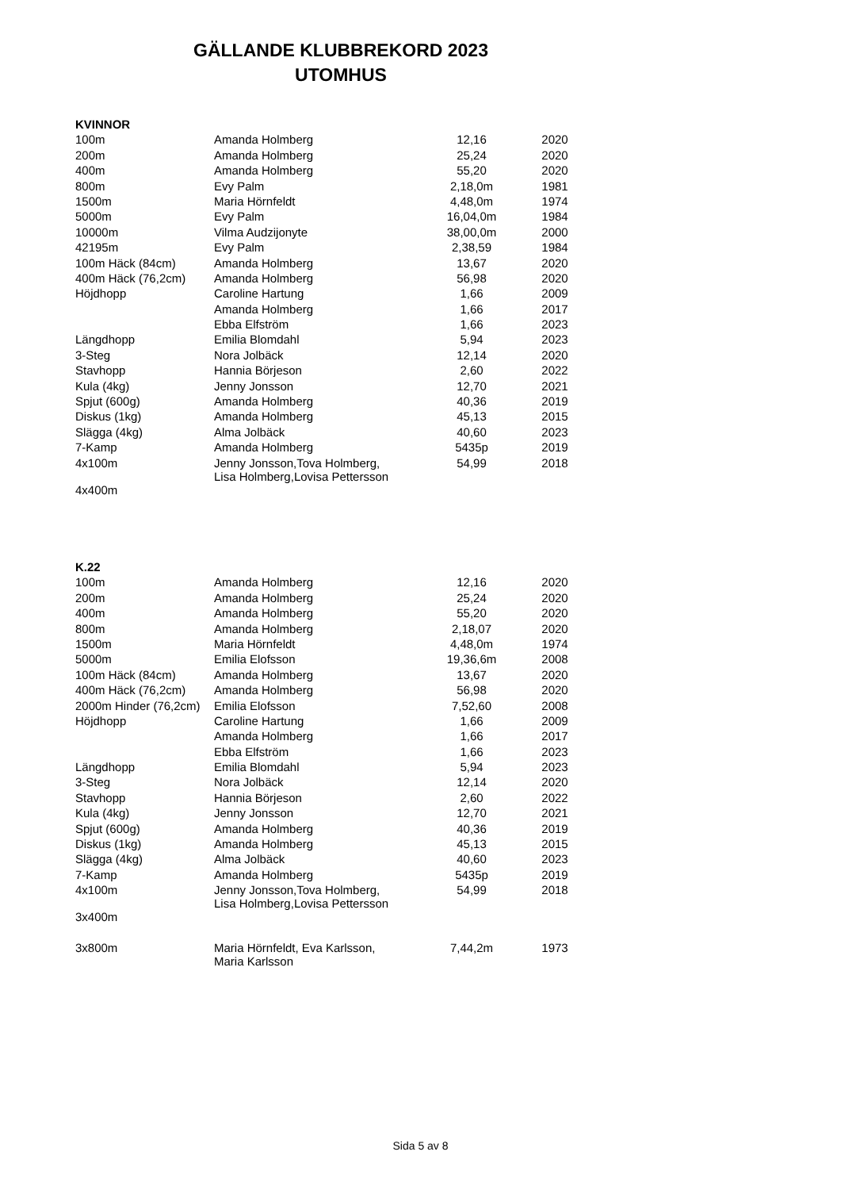GÄLLANDE KLUBBREKORD 2023
UTOMHUS
| KVINNOR | | | |
| 100m | Amanda Holmberg | 12,16 | 2020 |
| 200m | Amanda Holmberg | 25,24 | 2020 |
| 400m | Amanda Holmberg | 55,20 | 2020 |
| 800m | Evy Palm | 2,18,0m | 1981 |
| 1500m | Maria Hörnfeldt | 4,48,0m | 1974 |
| 5000m | Evy Palm | 16,04,0m | 1984 |
| 10000m | Vilma Audzijonyte | 38,00,0m | 2000 |
| 42195m | Evy Palm | 2,38,59 | 1984 |
| 100m Häck (84cm) | Amanda Holmberg | 13,67 | 2020 |
| 400m Häck (76,2cm) | Amanda Holmberg | 56,98 | 2020 |
| Höjdhopp | Caroline Hartung | 1,66 | 2009 |
| | Amanda Holmberg | 1,66 | 2017 |
| | Ebba Elfström | 1,66 | 2023 |
| Längdhopp | Emilia Blomdahl | 5,94 | 2023 |
| 3-Steg | Nora Jolbäck | 12,14 | 2020 |
| Stavhopp | Hannia Börjeson | 2,60 | 2022 |
| Kula (4kg) | Jenny Jonsson | 12,70 | 2021 |
| Spjut (600g) | Amanda Holmberg | 40,36 | 2019 |
| Diskus (1kg) | Amanda Holmberg | 45,13 | 2015 |
| Slägga (4kg) | Alma Jolbäck | 40,60 | 2023 |
| 7-Kamp | Amanda Holmberg | 5435p | 2019 |
| 4x100m | Jenny Jonsson,Tova Holmberg, Lisa Holmberg,Lovisa Pettersson | 54,99 | 2018 |
| 4x400m | | | |
| K.22 | | | |
| 100m | Amanda Holmberg | 12,16 | 2020 |
| 200m | Amanda Holmberg | 25,24 | 2020 |
| 400m | Amanda Holmberg | 55,20 | 2020 |
| 800m | Amanda Holmberg | 2,18,07 | 2020 |
| 1500m | Maria Hörnfeldt | 4,48,0m | 1974 |
| 5000m | Emilia Elofsson | 19,36,6m | 2008 |
| 100m Häck (84cm) | Amanda Holmberg | 13,67 | 2020 |
| 400m Häck (76,2cm) | Amanda Holmberg | 56,98 | 2020 |
| 2000m Hinder (76,2cm) | Emilia Elofsson | 7,52,60 | 2008 |
| Höjdhopp | Caroline Hartung | 1,66 | 2009 |
| | Amanda Holmberg | 1,66 | 2017 |
| | Ebba Elfström | 1,66 | 2023 |
| Längdhopp | Emilia Blomdahl | 5,94 | 2023 |
| 3-Steg | Nora Jolbäck | 12,14 | 2020 |
| Stavhopp | Hannia Börjeson | 2,60 | 2022 |
| Kula (4kg) | Jenny Jonsson | 12,70 | 2021 |
| Spjut (600g) | Amanda Holmberg | 40,36 | 2019 |
| Diskus (1kg) | Amanda Holmberg | 45,13 | 2015 |
| Slägga (4kg) | Alma Jolbäck | 40,60 | 2023 |
| 7-Kamp | Amanda Holmberg | 5435p | 2019 |
| 4x100m | Jenny Jonsson,Tova Holmberg, Lisa Holmberg,Lovisa Pettersson | 54,99 | 2018 |
| 3x400m | | | |
| 3x800m | Maria Hörnfeldt, Eva Karlsson, Maria Karlsson | 7,44,2m | 1973 |
Sida 5 av 8